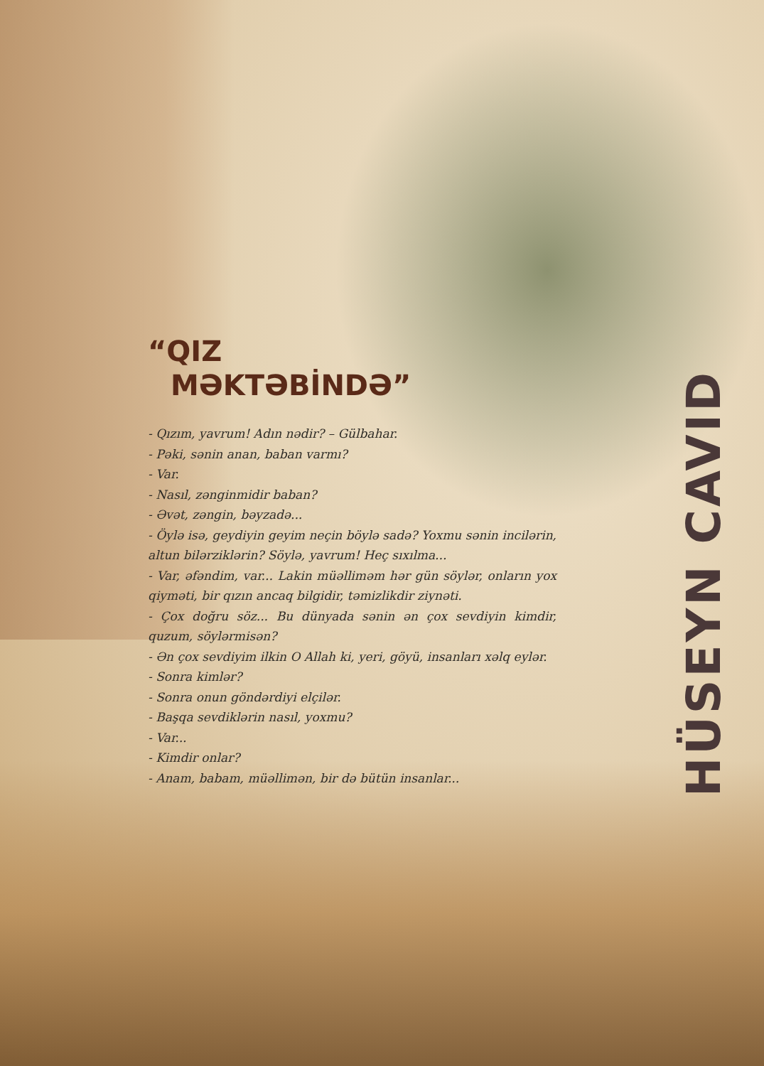HÜSEYN CAVID
“QIZ
MƏKTƏBİNDƏ”
- Qızım, yavrum! Adın nədir? – Gülbahar.
- Pəki, sənin anan, baban varmı?
- Var.
- Nasıl, zənginmidir baban?
- Əvət, zəngin, bəyzadə...
- Öylə isə, geydiyin geyim neçin böylə sadə? Yoxmu sənin incilərin, altun bilərziklərin? Söylə, yavrum! Heç sıxılma...
- Var, əfəndim, var... Lakin müəlliməm hər gün söylər, onların yox qiyməti, bir qızın ancaq bilgidir, təmizlikdir ziynəti.
- Çox doğru söz... Bu dünyada sənin ən çox sevdiyin kimdir, quzum, söylərmisən?
- Ən çox sevdiyim ilkin O Allah ki, yeri, göyü, insanları xəlq eylər.
- Sonra kimlər?
- Sonra onun göndərdiyi elçilər.
- Başqa sevdiklərin nasıl, yoxmu?
- Var...
- Kimdir onlar?
- Anam, babam, müəllimən, bir də bütün insanlar...